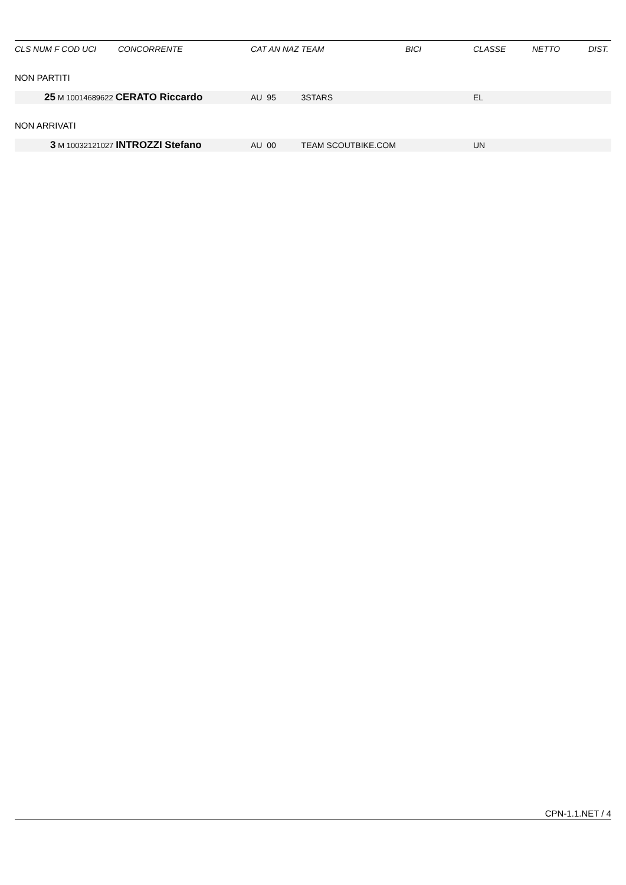| CLS NUM F COD UCI | CONCORRENTE | CAT AN NAZ TEAM | BICI | CLASSE | NETTO | DIST. |
| --- | --- | --- | --- | --- | --- | --- |
| NON PARTITI | | | | | | |
| 25 M 10014689622 CERATO Riccardo | | AU 95 3STARS | | EL | | |
| NON ARRIVATI | | | | | | |
| 3 M 10032121027 INTROZZI Stefano | | AU 00 TEAM SCOUTBIKE.COM | | UN | | |
CPN-1.1.NET / 4